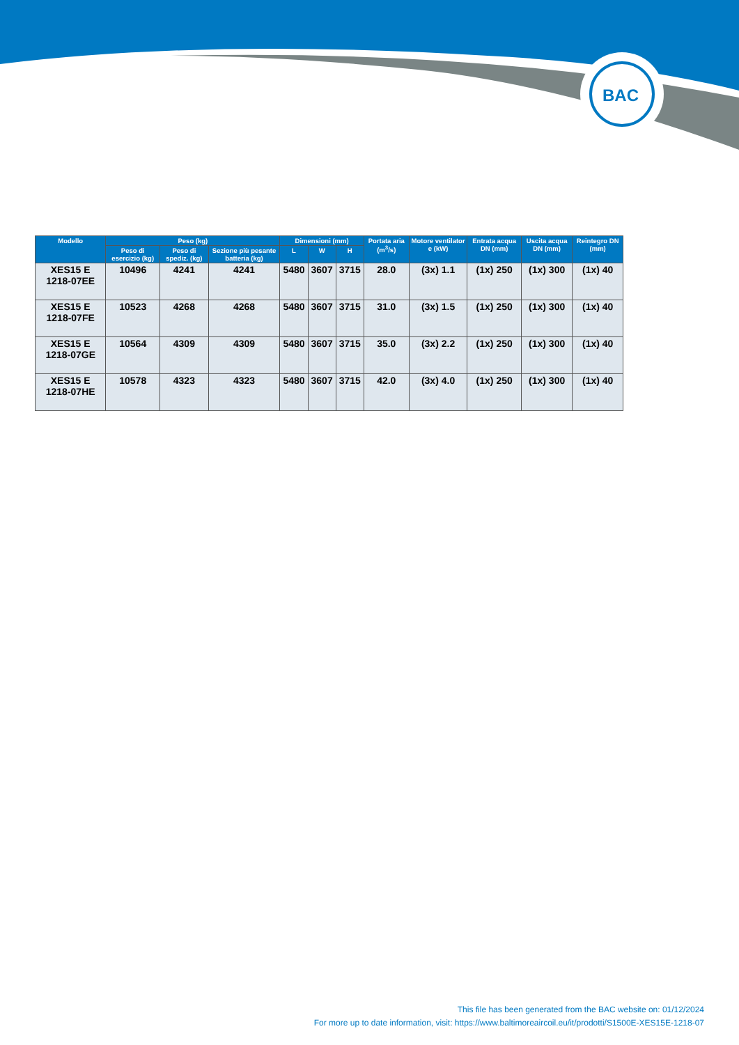BAC
| Modello | Peso (kg) | | | Dimensioni (mm) | | | Portata aria (m<sup>3</sup>/s) | Motore ventilator e (kW) | Entrata acqua DN (mm) | Uscita acqua DN (mm) | Reintegro DN (mm) |
| --- | --- | --- | --- | --- | --- | --- | --- | --- | --- | --- | --- |
| | Peso di esercizio (kg) | Peso di spediz. (kg) | Sezione più pesante batteria (kg) | L | W | H | | | | | |
| XES15 E 1218-07EE | 10496 | 4241 | 4241 | 5480 | 3607 | 3715 | 28.0 | (3x) 1.1 | (1x) 250 | (1x) 300 | (1x) 40 |
| XES15 E 1218-07FE | 10523 | 4268 | 4268 | 5480 | 3607 | 3715 | 31.0 | (3x) 1.5 | (1x) 250 | (1x) 300 | (1x) 40 |
| XES15 E 1218-07GE | 10564 | 4309 | 4309 | 5480 | 3607 | 3715 | 35.0 | (3x) 2.2 | (1x) 250 | (1x) 300 | (1x) 40 |
| XES15 E 1218-07HE | 10578 | 4323 | 4323 | 5480 | 3607 | 3715 | 42.0 | (3x) 4.0 | (1x) 250 | (1x) 300 | (1x) 40 |
This file has been generated from the BAC website on: 01/12/2024
For more up to date information, visit: https://www.baltimoreaircoil.eu/it/prodotti/S1500E-XES15E-1218-07